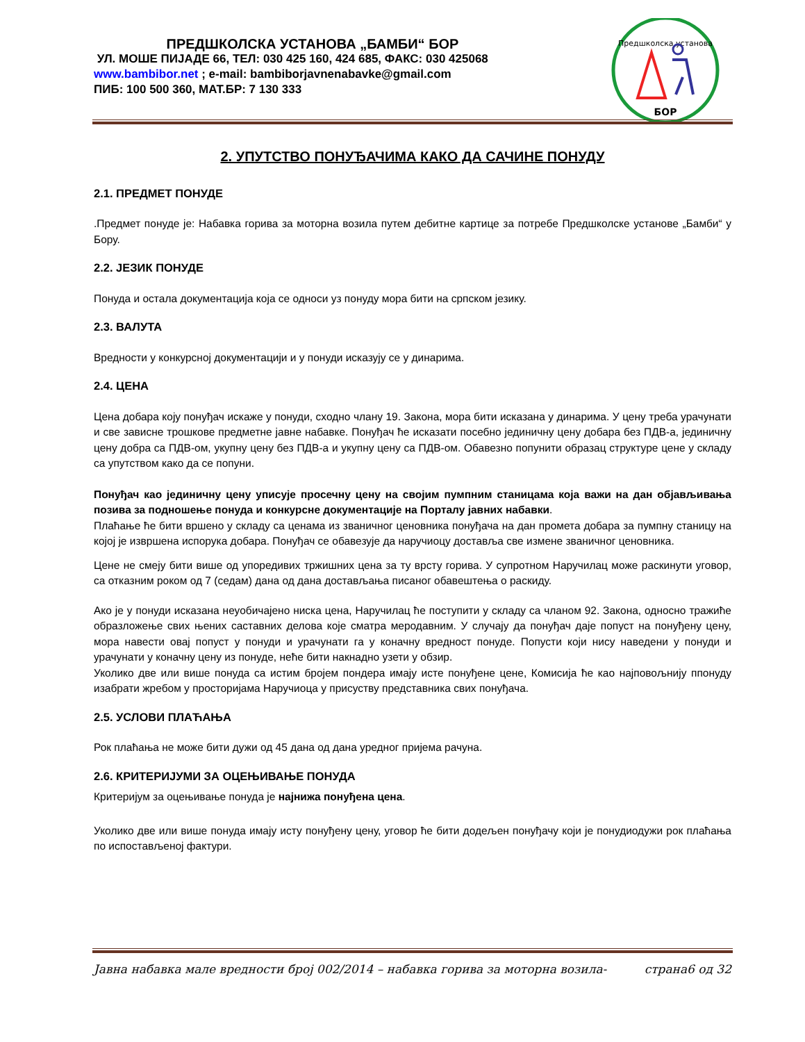ПРЕДШКОЛСКА УСТАНОВА „БАМБИ“ БОР
УЛ. МОШЕ ПИЈАДЕ 66, ТЕЛ: 030 425 160, 424 685, ФАКС: 030 425068
www.bambibor.net ; e-mail: bambiborjavnenabavke@gmail.com
ПИБ: 100 500 360, МАТ.БР: 7 130 333
Предшколска установа
БОР
2. УПУТСТВО ПОНУЂАЧИМА КАКО ДА САЧИНЕ ПОНУДУ
2.1. ПРЕДМЕТ ПОНУДЕ
.Предмет понуде је: Набавка горива за моторна возила путем дебитне картице за потребе Предшколске установе „Бамби“ у Бору.
2.2. ЈЕЗИК ПОНУДЕ
Понуда и остала документација која се односи уз понуду мора бити на српском језику.
2.3. ВАЛУТА
Вредности у конкурсној документацији и у понуди исказују се у динарима.
2.4. ЦЕНА
Цена добара коју понуђач искаже у понуди, сходно члану 19. Закона, мора бити исказана у динарима. У цену треба урачунати и све зависне трошкове предметне јавне набавке. Понуђач ће исказати посебно јединичну цену добара без ПДВ-а, јединичну цену добра са ПДВ-ом, укупну цену без ПДВ-а и укупну цену са ПДВ-ом. Обавезно попунити образац структуре цене у складу са упутством како да се попуни.
Понуђач као јединичну цену уписује просечну цену на својим пумпним станицама која важи на дан објављивања позива за подношење понуда и конкурсне документације на Порталу јавних набавки.
Плаћање ће бити вршено у складу са ценама из званичног ценовника понуђача на дан промета добара за пумпну станицу на којој је извршена испорука добара. Понуђач се обавезује да наручиоцу доставља све измене званичног ценовника.
Цене не смеју бити више од упоредивих тржишних цена за ту врсту горива. У супротном Наручилац може раскинути уговор, са отказним роком од 7 (седам) дана од дана достављања писаног обавештења о раскиду.
Ако је у понуди исказана неуобичајено ниска цена, Наручилац ће поступити у складу са чланом 92. Закона, односно тражиће образложење свих њених саставних делова које сматра меродавним. У случају да понуђач даје попуст на понуђену цену, мора навести овај попуст у понуди и урачунати га у коначну вредност понуде. Попусти који нису наведени у понуди и урачунати у коначну цену из понуде, неће бити накнадно узети у обзир.
Уколико две или више понуда са истим бројем пондера имају исте понуђене цене, Комисија ће као најповољнију ппонуду изабрати жребом у просторијама Наручиоца у присуству представника свих понуђача.
2.5. УСЛОВИ ПЛАЋАЊА
Рок плаћања не може бити дужи од 45 дана од дана уредног пријема рачуна.
2.6. КРИТЕРИЈУМИ ЗА ОЦЕЊИВАЊЕ ПОНУДА
Критеријум за оцењивање понуда је најнижа понуђена цена.
Уколико две или више понуда имају исту понуђену цену, уговор ће бити додељен понуђачу који је понудиодужи рок плаћања по испостављеној фактури.
Јавна набавка мале вредности број 002/2014 – набавка горива за моторна возила- страна6 од 32